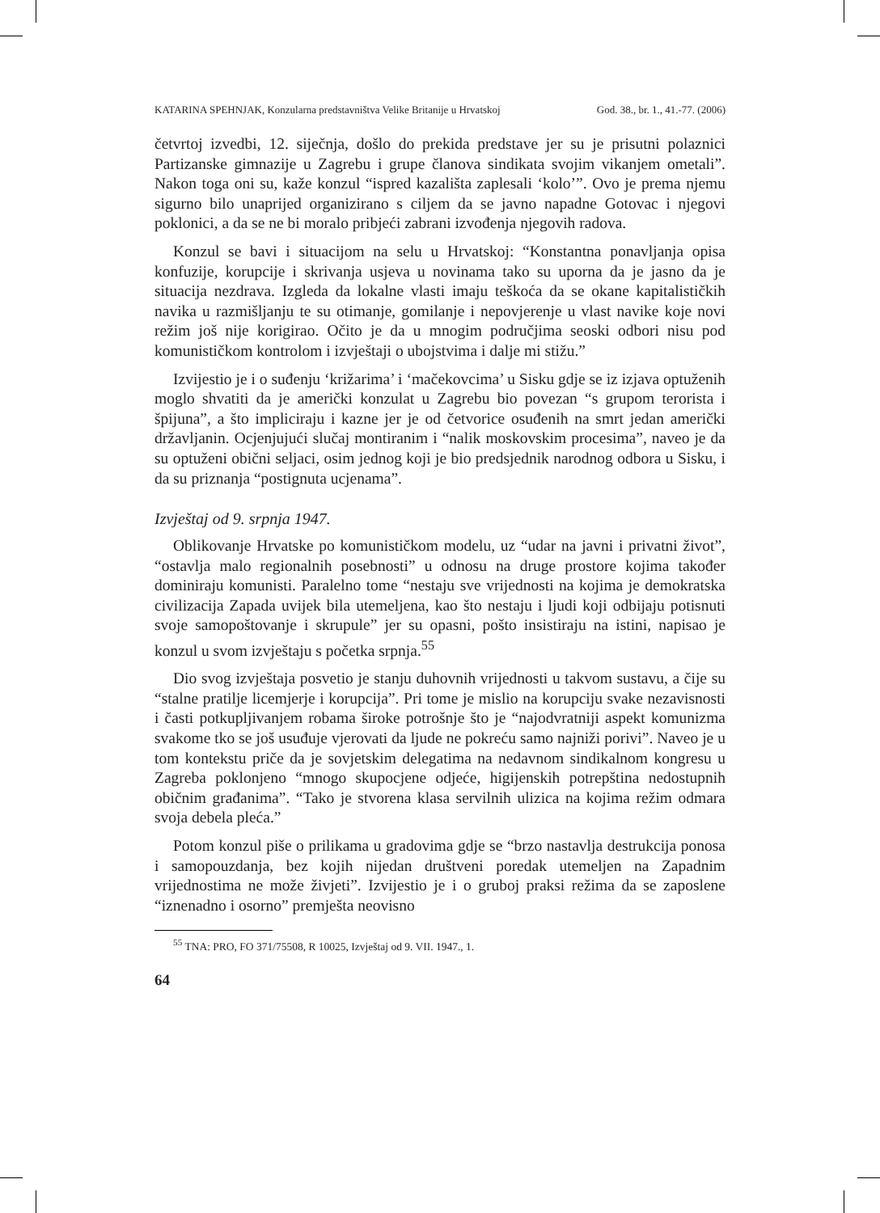KATARINA SPEHNJAK, Konzularna predstavništva Velike Britanije u Hrvatskoj God. 38., br. 1., 41.-77. (2006)
četvrtoj izvedbi, 12. siječnja, došlo do prekida predstave jer su je prisutni polaznici Partizanske gimnazije u Zagrebu i grupe članova sindikata svojim vikanjem ometali”. Nakon toga oni su, kaže konzul “ispred kazališta zaplesali ‘kolo’”. Ovo je prema njemu sigurno bilo unaprijed organizirano s ciljem da se javno napadne Gotovac i njegovi poklonici, a da se ne bi moralo pribjeći zabrani izvođenja njegovih radova.
Konzul se bavi i situacijom na selu u Hrvatskoj: “Konstantna ponavljanja opisa konfuzije, korupcije i skrivanja usjeva u novinama tako su uporna da je jasno da je situacija nezdrava. Izgleda da lokalne vlasti imaju teškoća da se okane kapitalističkih navika u razmišljanju te su otimanje, gomilanje i nepovjerenje u vlast navike koje novi režim još nije korigirao. Očito je da u mnogim područjima seoski odbori nisu pod komunističkom kontrolom i izvještaji o ubojstvima i dalje mi stižu.”
Izvijestio je i o suđenju ‘križarima’ i ‘mačekovcima’ u Sisku gdje se iz izjava optuženih moglo shvatiti da je američki konzulat u Zagrebu bio povezan “s grupom terorista i špijuna”, a što impliciraju i kazne jer je od četvorice osuđenih na smrt jedan američki državljanin. Ocjenjujući slučaj montiranim i “nalik moskovskim procesima”, naveo je da su optuženi obični seljaci, osim jednog koji je bio predsjednik narodnog odbora u Sisku, i da su priznanja “postignuta ucjenama”.
Izvještaj od 9. srpnja 1947.
Oblikovanje Hrvatske po komunističkom modelu, uz “udar na javni i privatni život”, “ostavlja malo regionalnih posebnosti” u odnosu na druge prostore kojima također dominiraju komunisti. Paralelno tome “nestaju sve vrijednosti na kojima je demokratska civilizacija Zapada uvijek bila utemeljena, kao što nestaju i ljudi koji odbijaju potisnuti svoje samopoštovanje i skrupule” jer su opasni, pošto insistiraju na istini, napisao je konzul u svom izvještaju s početka srpnja.<sup>55</sup>
Dio svog izvještaja posvetio je stanju duhovnih vrijednosti u takvom sustavu, a čije su “stalne pratilje licemjerje i korupcija”. Pri tome je mislio na korupciju svake nezavisnosti i časti potkupljivanjem robama široke potrošnje što je “najodvratniji aspekt komunizma svakome tko se još usuđuje vjerovati da ljude ne pokreću samo najniži porivi”. Naveo je u tom kontekstu priče da je sovjetskim delegatima na nedavnom sindikalnom kongresu u Zagreba poklonjeno “mnogo skupocjene odjeće, higijenskih potrepština nedostupnih običnim građanima”. “Tako je stvorena klasa servilnih ulizica na kojima režim odmara svoja debela pleća.”
Potom konzul piše o prilikama u gradovima gdje se “brzo nastavlja destrukcija ponosa i samopouzdanja, bez kojih nijedan društveni poredak utemeljen na Zapadnim vrijednostima ne može živjeti”. Izvijestio je i o gruboj praksi režima da se zaposlene “iznenadno i osorno” premješta neovisno
<sup>55</sup> TNA: PRO, FO 371/75508, R 10025, Izvještaj od 9. VII. 1947., 1.
64